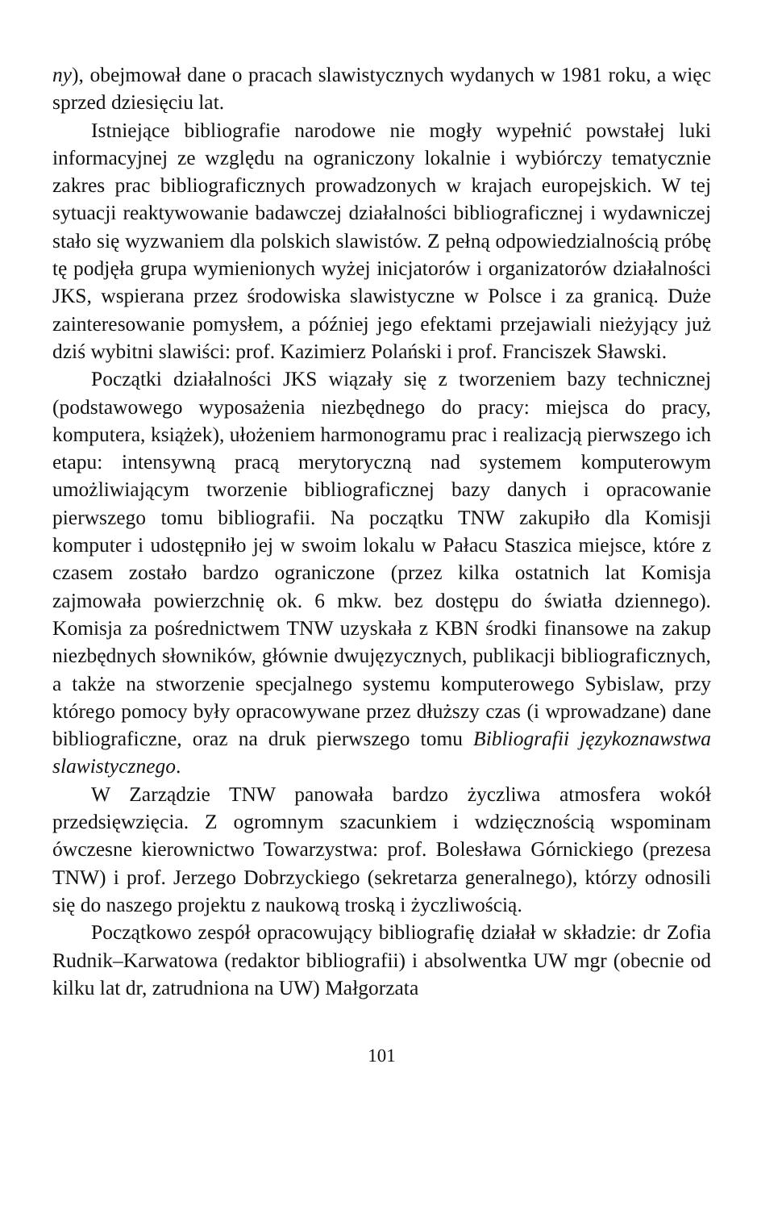ny), obejmował dane o pracach slawistycznych wydanych w 1981 roku, a więc sprzed dziesięciu lat.
Istniejące bibliografie narodowe nie mogły wypełnić powstałej luki informacyjnej ze względu na ograniczony lokalnie i wybiórczy tematycznie zakres prac bibliograficznych prowadzonych w krajach europejskich. W tej sytuacji reaktywowanie badawczej działalności bibliograficznej i wydawniczej stało się wyzwaniem dla polskich slawistów. Z pełną odpowiedzialnością próbę tę podjęła grupa wymienionych wyżej inicjatorów i organizatorów działalności JKS, wspierana przez środowiska slawistyczne w Polsce i za granicą. Duże zainteresowanie pomysłem, a później jego efektami przejawiali nieżyjący już dziś wybitni slawiści: prof. Kazimierz Polański i prof. Franciszek Sławski.
Początki działalności JKS wiązały się z tworzeniem bazy technicznej (podstawowego wyposażenia niezbędnego do pracy: miejsca do pracy, komputera, książek), ułożeniem harmonogramu prac i realizacją pierwszego ich etapu: intensywną pracą merytoryczną nad systemem komputerowym umożliwiającym tworzenie bibliograficznej bazy danych i opracowanie pierwszego tomu bibliografii. Na początku TNW zakupiło dla Komisji komputer i udostępniło jej w swoim lokalu w Pałacu Staszica miejsce, które z czasem zostało bardzo ograniczone (przez kilka ostatnich lat Komisja zajmowała powierzchnię ok. 6 mkw. bez dostępu do światła dziennego). Komisja za pośrednictwem TNW uzyskała z KBN środki finansowe na zakup niezbędnych słowników, głównie dwujęzycznych, publikacji bibliograficznych, a także na stworzenie specjalnego systemu komputerowego Sybislaw, przy którego pomocy były opracowywane przez dłuższy czas (i wprowadzane) dane bibliograficzne, oraz na druk pierwszego tomu Bibliografii językoznawstwa slawistycznego.
W Zarządzie TNW panowała bardzo życzliwa atmosfera wokół przedsięwzięcia. Z ogromnym szacunkiem i wdzięcznością wspominam ówczesne kierownictwo Towarzystwa: prof. Bolesława Górnickiego (prezesa TNW) i prof. Jerzego Dobrzyckiego (sekretarza generalnego), którzy odnosili się do naszego projektu z naukową troską i życzliwością.
Początkowo zespół opracowujący bibliografię działał w składzie: dr Zofia Rudnik–Karwatowa (redaktor bibliografii) i absolwentka UW mgr (obecnie od kilku lat dr, zatrudniona na UW) Małgorzata
101